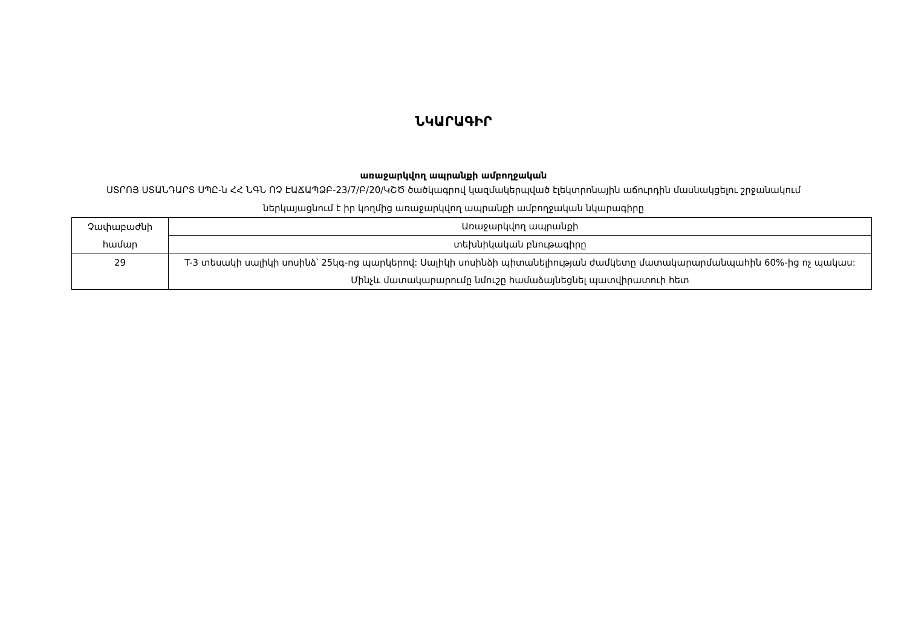ՆԿԱՐԱԳԻՐ
առաջարկվող ապրանքի ամբողջական
ՍՏՐՈՅ ՍՏԱՆԴԱՐՏ ՍՊԸ-ն ՀՀ ՆԳՆ ՈՉ ԷԱՃԱՊՁԲ-23/7/Բ/20/ԿՇԾ ծածկագրով կազմակերպված էլեկտրոնային աճուրդին մասնակցելու շրջանակում ներկայացնում է իր կողմից առաջարկվող ապրանքի ամբողջական նկարագիրը
| Չափաբաժնի համար | Առաջարկվող ապրանքի |
| --- | --- |
| | տեխնիկական բնութագիրը |
| 29 | T-3 տեսակի սալիկի սոսինձ՝ 25կգ-ոց պարկերով: Սալիկի սոսինձի պիտանելիության ժամկետը մատակարարմանպահին 60%-ից ոչ պակաս: Մինչև մատակարարումը նմուշը համաձայնեցնել պատվիրատուի հետ |